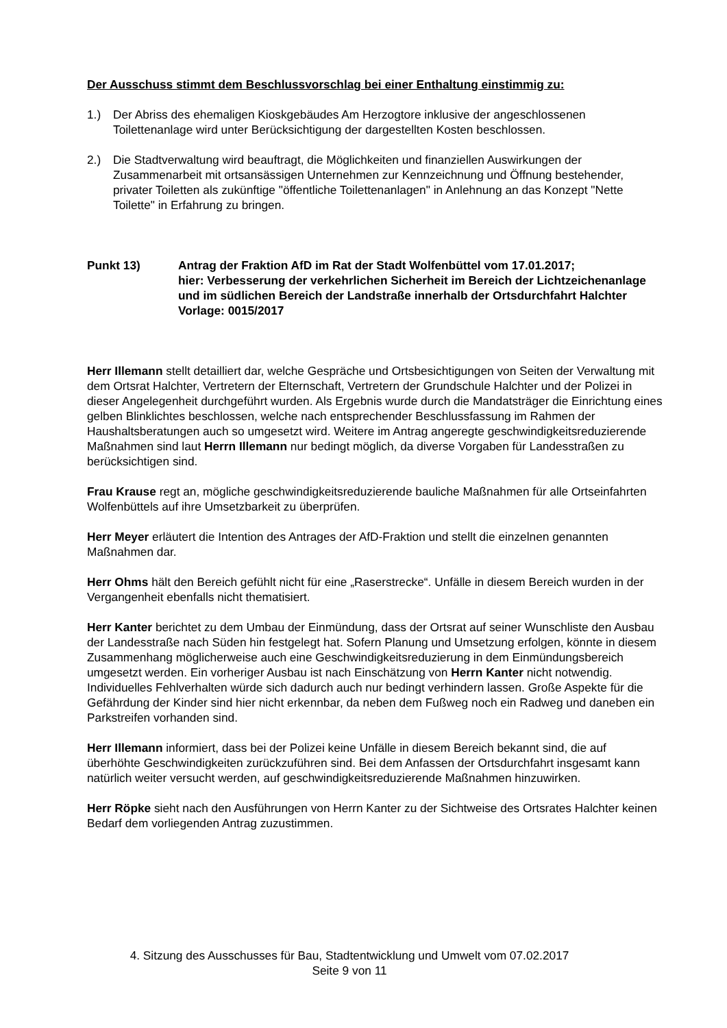Der Ausschuss stimmt dem Beschlussvorschlag bei einer Enthaltung einstimmig zu:
1.) Der Abriss des ehemaligen Kioskgebäudes Am Herzogtore inklusive der angeschlossenen Toilettenanlage wird unter Berücksichtigung der dargestellten Kosten beschlossen.
2.) Die Stadtverwaltung wird beauftragt, die Möglichkeiten und finanziellen Auswirkungen der Zusammenarbeit mit ortsansässigen Unternehmen zur Kennzeichnung und Öffnung bestehender, privater Toiletten als zukünftige "öffentliche Toilettenanlagen" in Anlehnung an das Konzept "Nette Toilette" in Erfahrung zu bringen.
Punkt 13) Antrag der Fraktion AfD im Rat der Stadt Wolfenbüttel vom 17.01.2017;
hier: Verbesserung der verkehrlichen Sicherheit im Bereich der Lichtzeichenanlage und im südlichen Bereich der Landstraße innerhalb der Ortsdurchfahrt Halchter
Vorlage: 0015/2017
Herr Illemann stellt detailliert dar, welche Gespräche und Ortsbesichtigungen von Seiten der Verwaltung mit dem Ortsrat Halchter, Vertretern der Elternschaft, Vertretern der Grundschule Halchter und der Polizei in dieser Angelegenheit durchgeführt wurden. Als Ergebnis wurde durch die Mandatsträger die Einrichtung eines gelben Blinklichtes beschlossen, welche nach entsprechender Beschlussfassung im Rahmen der Haushaltsberatungen auch so umgesetzt wird. Weitere im Antrag angeregte geschwindigkeitsreduzierende Maßnahmen sind laut Herrn Illemann nur bedingt möglich, da diverse Vorgaben für Landesstraßen zu berücksichtigen sind.
Frau Krause regt an, mögliche geschwindigkeitsreduzierende bauliche Maßnahmen für alle Ortseinfahrten Wolfenbüttels auf ihre Umsetzbarkeit zu überprüfen.
Herr Meyer erläutert die Intention des Antrages der AfD-Fraktion und stellt die einzelnen genannten Maßnahmen dar.
Herr Ohms hält den Bereich gefühlt nicht für eine „Raserstrecke“. Unfälle in diesem Bereich wurden in der Vergangenheit ebenfalls nicht thematisiert.
Herr Kanter berichtet zu dem Umbau der Einmündung, dass der Ortsrat auf seiner Wunschliste den Ausbau der Landesstraße nach Süden hin festgelegt hat. Sofern Planung und Umsetzung erfolgen, könnte in diesem Zusammenhang möglicherweise auch eine Geschwindigkeitsreduzierung in dem Einmündungsbereich umgesetzt werden. Ein vorheriger Ausbau ist nach Einschätzung von Herrn Kanter nicht notwendig. Individuelles Fehlverhalten würde sich dadurch auch nur bedingt verhindern lassen. Große Aspekte für die Gefährdung der Kinder sind hier nicht erkennbar, da neben dem Fußweg noch ein Radweg und daneben ein Parkstreifen vorhanden sind.
Herr Illemann informiert, dass bei der Polizei keine Unfälle in diesem Bereich bekannt sind, die auf überhöhte Geschwindigkeiten zurückzuführen sind. Bei dem Anfassen der Ortsdurchfahrt insgesamt kann natürlich weiter versucht werden, auf geschwindigkeitsreduzierende Maßnahmen hinzuwirken.
Herr Röpke sieht nach den Ausführungen von Herrn Kanter zu der Sichtweise des Ortsrates Halchter keinen Bedarf dem vorliegenden Antrag zuzustimmen.
4. Sitzung des Ausschusses für Bau, Stadtentwicklung und Umwelt vom 07.02.2017
Seite 9 von 11